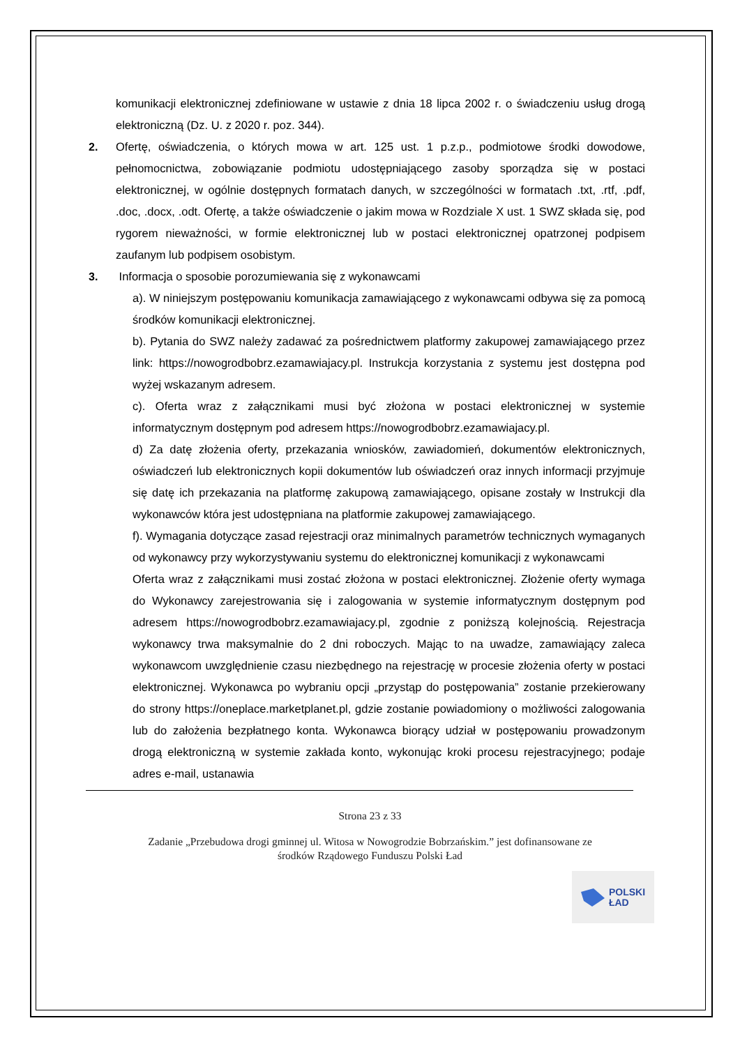komunikacji elektronicznej zdefiniowane w ustawie z dnia 18 lipca 2002 r. o świadczeniu usług drogą elektroniczną (Dz. U. z 2020 r. poz. 344).
2. Ofertę, oświadczenia, o których mowa w art. 125 ust. 1 p.z.p., podmiotowe środki dowodowe, pełnomocnictwa, zobowiązanie podmiotu udostępniającego zasoby sporządza się w postaci elektronicznej, w ogólnie dostępnych formatach danych, w szczególności w formatach .txt, .rtf, .pdf, .doc, .docx, .odt. Ofertę, a także oświadczenie o jakim mowa w Rozdziale X ust. 1 SWZ składa się, pod rygorem nieważności, w formie elektronicznej lub w postaci elektronicznej opatrzonej podpisem zaufanym lub podpisem osobistym.
3. Informacja o sposobie porozumiewania się z wykonawcami
a). W niniejszym postępowaniu komunikacja zamawiającego z wykonawcami odbywa się za pomocą środków komunikacji elektronicznej.
b). Pytania do SWZ należy zadawać za pośrednictwem platformy zakupowej zamawiającego przez link: https://nowogrodbobrz.ezamawiajacy.pl. Instrukcja korzystania z systemu jest dostępna pod wyżej wskazanym adresem.
c). Oferta wraz z załącznikami musi być złożona w postaci elektronicznej w systemie informatycznym dostępnym pod adresem https://nowogrodbobrz.ezamawiajacy.pl.
d) Za datę złożenia oferty, przekazania wniosków, zawiadomień, dokumentów elektronicznych, oświadczeń lub elektronicznych kopii dokumentów lub oświadczeń oraz innych informacji przyjmuje się datę ich przekazania na platformę zakupową zamawiającego, opisane zostały w Instrukcji dla wykonawców która jest udostępniana na platformie zakupowej zamawiającego.
f). Wymagania dotyczące zasad rejestracji oraz minimalnych parametrów technicznych wymaganych od wykonawcy przy wykorzystywaniu systemu do elektronicznej komunikacji z wykonawcami
Oferta wraz z załącznikami musi zostać złożona w postaci elektronicznej. Złożenie oferty wymaga do Wykonawcy zarejestrowania się i zalogowania w systemie informatycznym dostępnym pod adresem https://nowogrodbobrz.ezamawiajacy.pl, zgodnie z poniższą kolejnością. Rejestracja wykonawcy trwa maksymalnie do 2 dni roboczych. Mając to na uwadze, zamawiający zaleca wykonawcom uwzględnienie czasu niezbędnego na rejestrację w procesie złożenia oferty w postaci elektronicznej. Wykonawca po wybraniu opcji „przystąp do postępowania” zostanie przekierowany do strony https://oneplace.marketplanet.pl, gdzie zostanie powiadomiony o możliwości zalogowania lub do założenia bezpłatnego konta. Wykonawca biorący udział w postępowaniu prowadzonym drogą elektroniczną w systemie zakłada konto, wykonując kroki procesu rejestracyjnego; podaje adres e-mail, ustanawia
Strona 23 z 33
Zadanie „Przebudowa drogi gminnej ul. Witosa w Nowogrodzie Bobrzańskim.” jest dofinansowane ze
środków Rządowego Funduszu Polski Ład
POLSKI
ŁAD